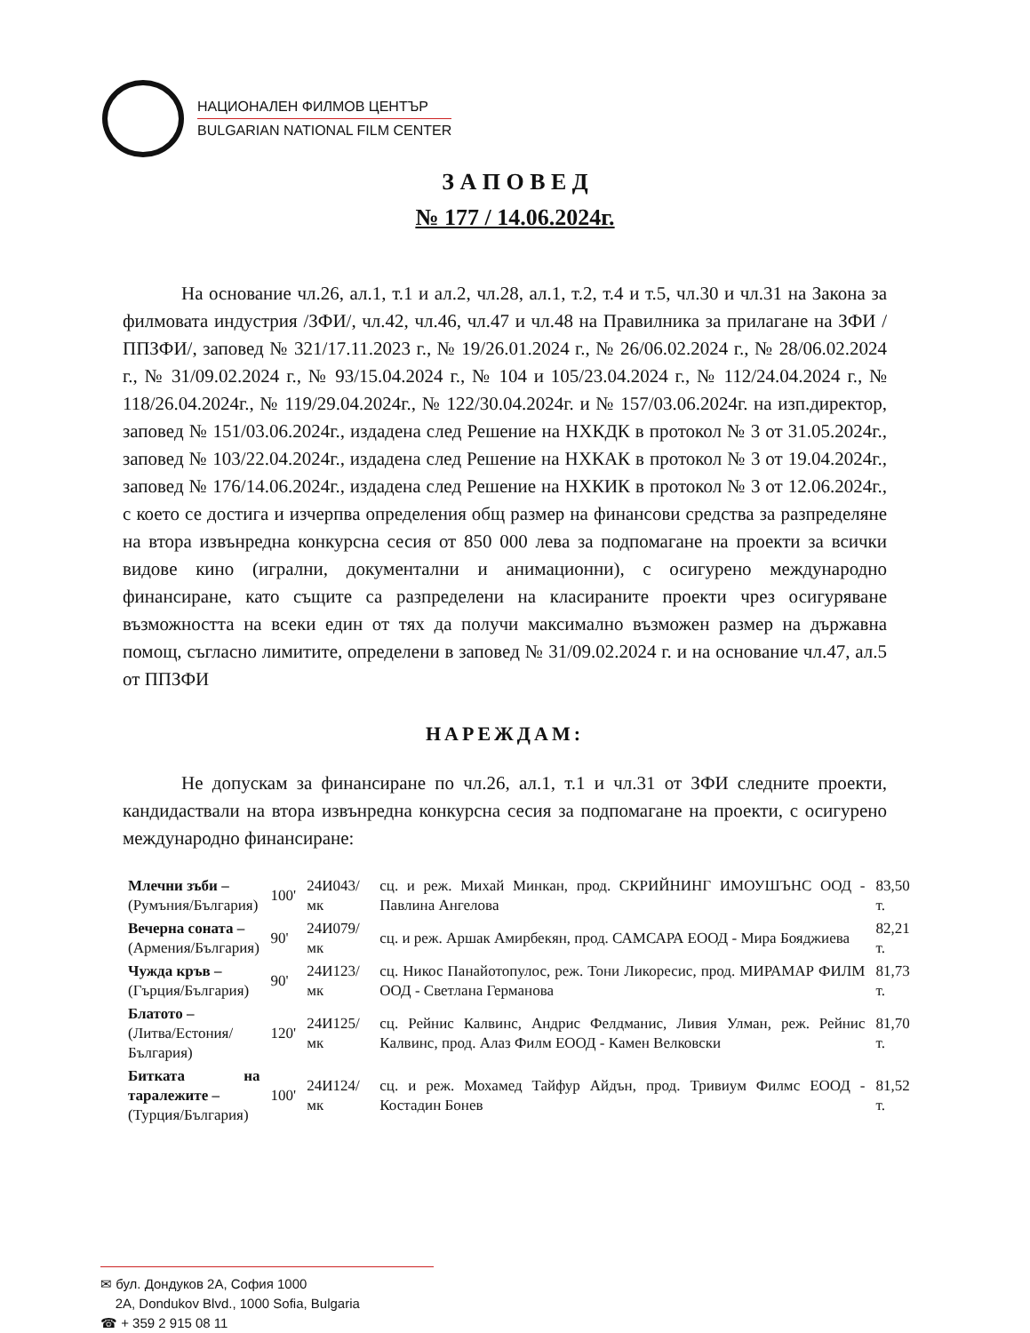НАЦИОНАЛЕН ФИЛМОВ ЦЕНТЪР
BULGARIAN NATIONAL FILM CENTER
З А П О В Е Д
№ 177 / 14.06.2024г.
На основание чл.26, ал.1, т.1 и ал.2, чл.28, ал.1, т.2, т.4 и т.5, чл.30 и чл.31 на Закона за филмовата индустрия /ЗФИ/, чл.42, чл.46, чл.47 и чл.48 на Правилника за прилагане на ЗФИ /ППЗФИ/, заповед № 321/17.11.2023 г., № 19/26.01.2024 г., № 26/06.02.2024 г., № 28/06.02.2024 г., № 31/09.02.2024 г., № 93/15.04.2024 г., № 104 и 105/23.04.2024 г., № 112/24.04.2024 г., № 118/26.04.2024г., № 119/29.04.2024г., № 122/30.04.2024г. и № 157/03.06.2024г. на изп.директор, заповед № 151/03.06.2024г., издадена след Решение на НХКДК в протокол № 3 от 31.05.2024г., заповед № 103/22.04.2024г., издадена след Решение на НХКАК в протокол № 3 от 19.04.2024г., заповед № 176/14.06.2024г., издадена след Решение на НХКИК в протокол № 3 от 12.06.2024г., с което се достига и изчерпва определения общ размер на финансови средства за разпределяне на втора извънредна конкурсна сесия от 850 000 лева за подпомагане на проекти за всички видове кино (игрални, документални и анимационни), с осигурено международно финансиране, като същите са разпределени на класираните проекти чрез осигуряване възможността на всеки един от тях да получи максимално възможен размер на държавна помощ, съгласно лимитите, определени в заповед № 31/09.02.2024 г. и на основание чл.47, ал.5 от ППЗФИ
НАРЕЖДАМ:
Не допускам за финансиране по чл.26, ал.1, т.1 и чл.31 от ЗФИ следните проекти, кандидаствали на втора извънредна конкурсна сесия за подпомагане на проекти, с осигурено международно финансиране:
| Млечни зъби – (Румъния/България) | 100' | 24И043/мк | сц. и реж. Михай Минкан, прод. СКРИЙНИНГ ИМОУШЪНС ООД - Павлина Ангелова | 83,50 т. |
| Вечерна соната – (Армения/България) | 90' | 24И079/мк | сц. и реж. Аршак Амирбекян, прод. САМСАРА ЕООД - Мира Бояджиева | 82,21 т. |
| Чужда кръв – (Гърция/България) | 90' | 24И123/мк | сц. Никос Панайотопулос, реж. Тони Ликоресис, прод. МИРАМАР ФИЛМ ООД - Светлана Германова | 81,73 т. |
| Блатото – (Литва/Естония/България) | 120' | 24И125/мк | сц. Рейнис Калвинс, Андрис Фелдманис, Ливия Улман, реж. Рейнис Калвинс, прод. Алаз Филм ЕООД - Камен Велковски | 81,70 т. |
| Битката на таралежите – (Турция/България) | 100' | 24И124/мк | сц. и реж. Мохамед Тайфур Айдън, прод. Тривиум Филмс ЕООД - Костадин Бонев | 81,52 т. |
✉ бул. Дондуков 2А, София 1000
2A, Dondukov Blvd., 1000 Sofia, Bulgaria
☎ + 359 2 915 08 11